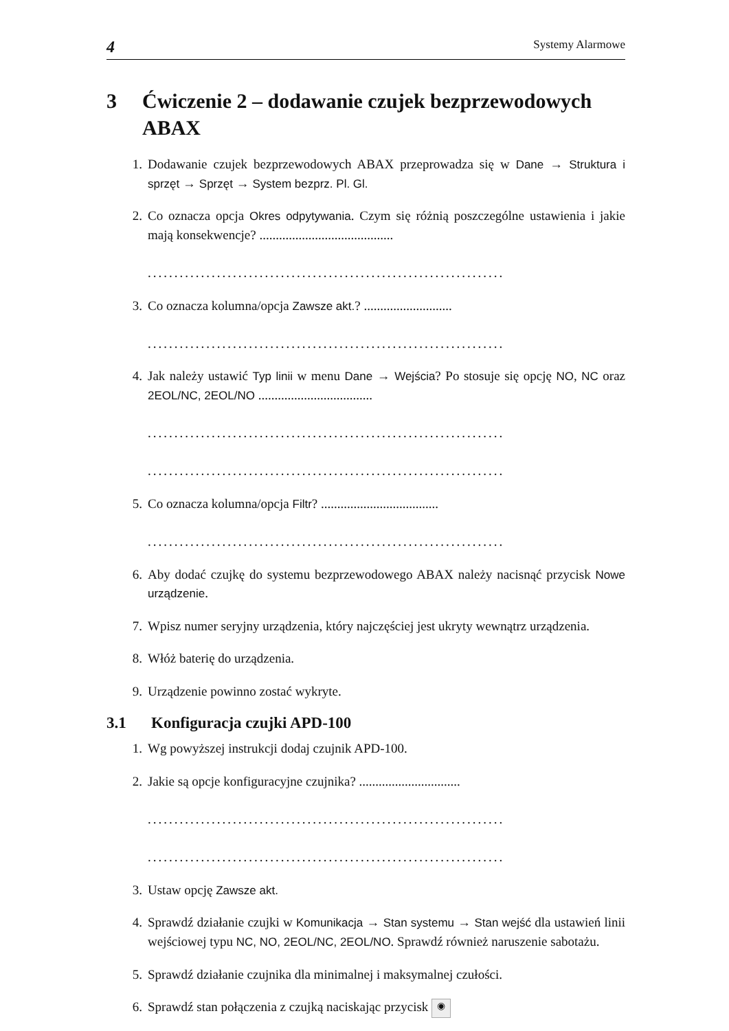4 Systemy Alarmowe
3 Ćwiczenie 2 – dodawanie czujek bezprzewodowych ABAX
1. Dodawanie czujek bezprzewodowych ABAX przeprowadza się w Dane → Struktura i sprzęt → Sprzęt → System bezprz. Pl. Gl.
2. Co oznacza opcja Okres odpytywania. Czym się różnią poszczególne ustawienia i jakie mają konsekwencje? .........................................
...................................................................
3. Co oznacza kolumna/opcja Zawsze akt.? ...........................
...................................................................
4. Jak należy ustawić Typ linii w menu Dane → Wejścia? Po stosuje się opcję NO, NC oraz 2EOL/NC, 2EOL/NO ...................................
...................................................................
...................................................................
5. Co oznacza kolumna/opcja Filtr? ....................................
...................................................................
6. Aby dodać czujkę do systemu bezprzewodowego ABAX należy nacisnąć przycisk Nowe urządzenie.
7. Wpisz numer seryjny urządzenia, który najczęściej jest ukryty wewnątrz urządzenia.
8. Włóż baterię do urządzenia.
9. Urządzenie powinno zostać wykryte.
3.1 Konfiguracja czujki APD-100
1. Wg powyższej instrukcji dodaj czujnik APD-100.
2. Jakie są opcje konfiguracyjne czujnika? ...............................
...................................................................
...................................................................
3. Ustaw opcję Zawsze akt.
4. Sprawdź działanie czujki w Komunikacja → Stan systemu → Stan wejść dla ustawień linii wejściowej typu NC, NO, 2EOL/NC, 2EOL/NO. Sprawdź również naruszenie sabotażu.
5. Sprawdź działanie czujnika dla minimalnej i maksymalnej czułości.
6. Sprawdź stan połączenia z czujką naciskając przycisk ◉